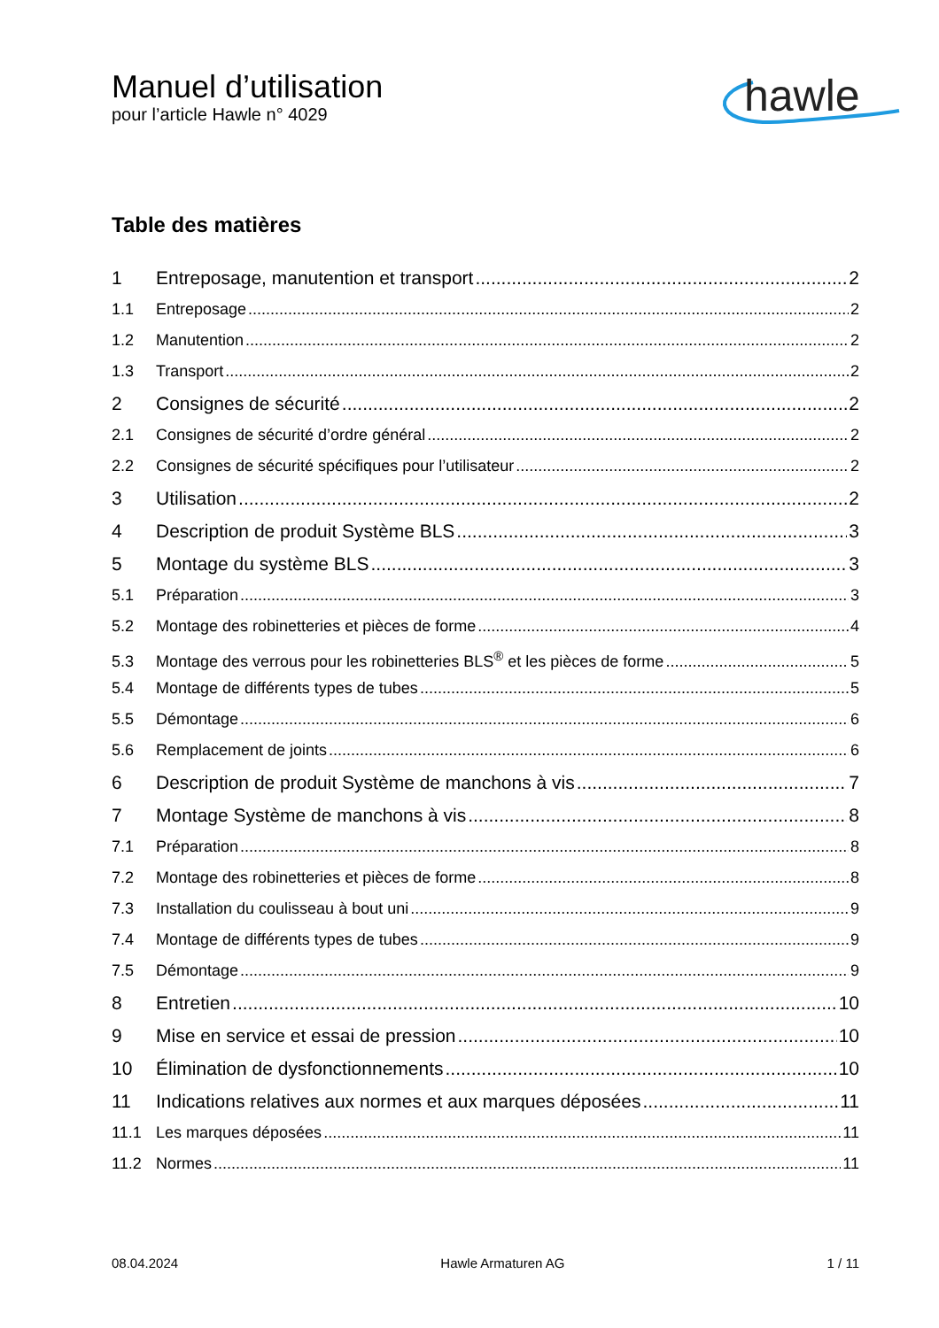Manuel d’utilisation
pour l’article Hawle n° 4029
hawle
Table des matières
1 Entreposage, manutention et transport 2
1.1 Entreposage 2
1.2 Manutention 2
1.3 Transport 2
2 Consignes de sécurité 2
2.1 Consignes de sécurité d’ordre général 2
2.2 Consignes de sécurité spécifiques pour l’utilisateur 2
3 Utilisation 2
4 Description de produit Système BLS 3
5 Montage du système BLS 3
5.1 Préparation 3
5.2 Montage des robinetteries et pièces de forme 4
5.3 Montage des verrous pour les robinetteries BLS<sup>®</sup> et les pièces de forme 5
5.4 Montage de différents types de tubes 5
5.5 Démontage 6
5.6 Remplacement de joints 6
6 Description de produit Système de manchons à vis 7
7 Montage Système de manchons à vis 8
7.1 Préparation 8
7.2 Montage des robinetteries et pièces de forme 8
7.3 Installation du coulisseau à bout uni 9
7.4 Montage de différents types de tubes 9
7.5 Démontage 9
8 Entretien 10
9 Mise en service et essai de pression 10
10 Élimination de dysfonctionnements 10
11 Indications relatives aux normes et aux marques déposées 11
11.1 Les marques déposées 11
11.2 Normes 11
08.04.2024 Hawle Armaturen AG 1 / 11